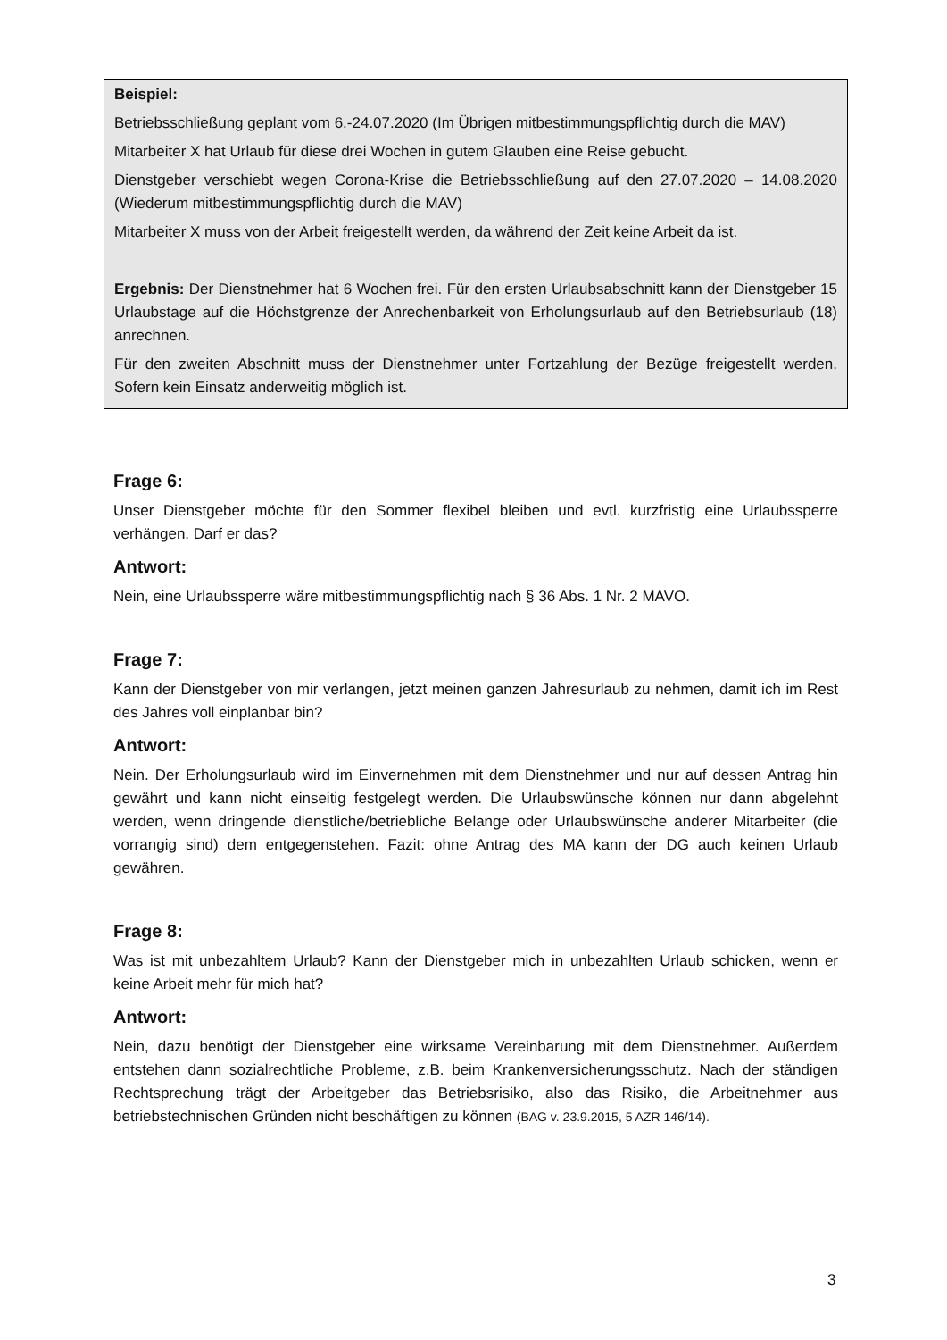Beispiel:
Betriebsschließung geplant vom 6.-24.07.2020 (Im Übrigen mitbestimmungspflichtig durch die MAV)
Mitarbeiter X hat Urlaub für diese drei Wochen in gutem Glauben eine Reise gebucht.
Dienstgeber verschiebt wegen Corona-Krise die Betriebsschließung auf den 27.07.2020 – 14.08.2020 (Wiederum mitbestimmungspflichtig durch die MAV)
Mitarbeiter X muss von der Arbeit freigestellt werden, da während der Zeit keine Arbeit da ist.
Ergebnis: Der Dienstnehmer hat 6 Wochen frei. Für den ersten Urlaubsabschnitt kann der Dienstgeber 15 Urlaubstage auf die Höchstgrenze der Anrechenbarkeit von Erholungsurlaub auf den Betriebsurlaub (18) anrechnen.
Für den zweiten Abschnitt muss der Dienstnehmer unter Fortzahlung der Bezüge freigestellt werden. Sofern kein Einsatz anderweitig möglich ist.
Frage 6:
Unser Dienstgeber möchte für den Sommer flexibel bleiben und evtl. kurzfristig eine Urlaubssperre verhängen. Darf er das?
Antwort:
Nein, eine Urlaubssperre wäre mitbestimmungspflichtig nach § 36 Abs. 1 Nr. 2 MAVO.
Frage 7:
Kann der Dienstgeber von mir verlangen, jetzt meinen ganzen Jahresurlaub zu nehmen, damit ich im Rest des Jahres voll einplanbar bin?
Antwort:
Nein. Der Erholungsurlaub wird im Einvernehmen mit dem Dienstnehmer und nur auf dessen Antrag hin gewährt und kann nicht einseitig festgelegt werden. Die Urlaubswünsche können nur dann abgelehnt werden, wenn dringende dienstliche/betriebliche Belange oder Urlaubswünsche anderer Mitarbeiter (die vorrangig sind) dem entgegenstehen. Fazit: ohne Antrag des MA kann der DG auch keinen Urlaub gewähren.
Frage 8:
Was ist mit unbezahltem Urlaub? Kann der Dienstgeber mich in unbezahlten Urlaub schicken, wenn er keine Arbeit mehr für mich hat?
Antwort:
Nein, dazu benötigt der Dienstgeber eine wirksame Vereinbarung mit dem Dienstnehmer. Außerdem entstehen dann sozialrechtliche Probleme, z.B. beim Krankenversicherungsschutz. Nach der ständigen Rechtsprechung trägt der Arbeitgeber das Betriebsrisiko, also das Risiko, die Arbeitnehmer aus betriebstechnischen Gründen nicht beschäftigen zu können (BAG v. 23.9.2015, 5 AZR 146/14).
3